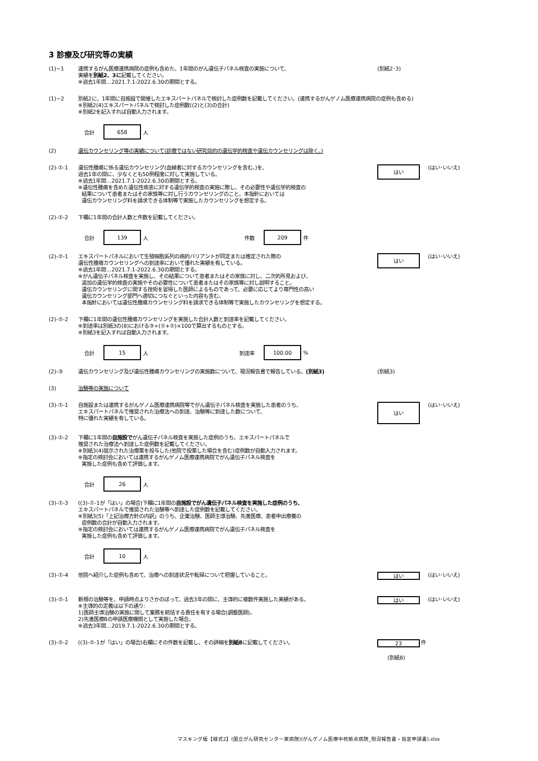3 診療及び研究等の実績
(1)−1 連携するがん医療連携病院の症例も含めた、1年間のがん遺伝子パネル検査の実施について、
実績を別紙2、3に記載してください。
※過去1年間…2021.7.1-2022.6.30の期間とする。
(別紙2･3)
(1)−2 別紙2に、1年間に自施設で開催したエキスパートパネルで検討した症例数を記載してください。(連携するがんゲノム医療連携病院の症例も含める)
※別紙2(4)エキスパートパネルで検討した症例数((2)と(3)の合計)
※別紙2を記入すれば自動入力されます。
合計
658
人
(2) 遺伝カウンセリング等の実績について(診療ではない研究目的の遺伝学的検査や遺伝カウンセリングは除く。)
(2)-①-1 遺伝性腫瘍に係る遺伝カウンセリング(血縁者に対するカウンセリングを含む。)を、
過去1年の間に、少なくとも50例程度に対して実施している。
※過去1年間…2021.7.1-2022.6.30の期間とする。
※遺伝性腫瘍を含めた遺伝性疾患に対する遺伝学的検査の実施に際し、その必要性や遺伝学的検査の
結果について患者またはその家族等に対し行うカウンセリングのこと。本指針においては
遺伝カウンセリング料を請求できる体制等で実施したカウンセリングを想定する。
はい
(はい･いいえ)
(2)-①-2 下欄に1年間の合計人数と件数を記載してください。
合計
139
人 件数
209
件
(2)-②-1 エキスパートパネルにおいて生殖細胞系列の病的バリアントが同定または推定された際の
遺伝性腫瘍カウンセリングへの到達率において優れた実績を有している。
※過去1年間…2021.7.1-2022.6.30の期間とする。
※がん遺伝子パネル検査を実施し、その結果について患者またはその家族に対し、二次的所見および、
追加の遺伝学的検査の実施やその必要性について患者またはその家族等に対し説明すること。
遺伝カウンセリングに関する技術を習得した医師によるものであって、必要に応じてより専門性の高い
遺伝カウンセリング部門へ適切につなぐといった内容も含む。
本指針においては遺伝性腫瘍カウンセリング料を請求できる体制等で実施したカウンセリングを想定する。
はい
(はい･いいえ)
(2)-②-2 下欄に1年間の遺伝性腫瘍カウンセリングを実施した合計人数と到達率を記載してください。
※到達率は別紙3の(8)における③÷(①+②)×100で算出するものとする。
※別紙3を記入すれば自動入力されます。
合計
15
人 到達率
100.00
%
(2)-③ 遺伝カウンセリング及び遺伝性腫瘍カウンセリングの実施数について、現況報告書で報告している。(別紙3) (別紙3)
(3) 治験等の実施について
(3)-①-1 自施設または連携するがんゲノム医療連携病院等でがん遺伝子パネル検査を実施した患者のうち、
エキスパートパネルで推奨された治療法への到達、治験等に到達した数について、
特に優れた実績を有している。
はい
(はい･いいえ)
(3)-①-2 下欄に1年間の自施設でがん遺伝子パネル検査を実施した症例のうち、エキスパートパネルで
推奨された治療法へ到達した症例数を記載してください。
※別紙3(4)提示された治療薬を投与した(他院で投薬した場合を含む)症例数が自動入力されます。
※指定の検討会においては連携するがんゲノム医療連携病院でがん遺伝子パネル検査を
実施した症例も含めて評価します。
合計
26
人
(3)-①-3 ((3)-①-1が「はい」の場合)下欄に1年間の自施設でがん遺伝子パネル検査を実施した症例のうち、
エキスパートパネルで推奨された治験等へ到達した症例数を記載してください。
※別紙3(5)「上記治療方針の内訳」のうち、企業治験、医師主導治験、先進医療、患者申出療養の
症例数の合計が自動入力されます。
※指定の検討会においては連携するがんゲノム医療連携病院でがん遺伝子パネル検査を
実施した症例も含めて評価します。
合計
10
人
(3)-①-4 他院へ紹介した症例も含めて、治療への到達状況や転帰について把握していること。
はい
(はい･いいえ)
(3)-②-1 新規の治験等を、申請時点よりさかのぼって、過去3年の間に、主導的に複数件実施した実績がある。
※主導的の定義は以下の通り:
1)医師主導治験の実施に関して業務を統括する責任を有する場合(調整医師)。
2)先進医療Bの申請医療機関として実施した場合。
※過去3年間…2019.7.1-2022.6.30の期間とする。
はい
(はい･いいえ)
(3)-②-2 ((3)-②-1が「はい」の場合)右欄にその件数を記載し、その詳細を別紙8に記載してください。
23
件
(別紙8)
マスキング版【様式2】(国立がん研究センター東病院)(がんゲノム医療中核拠点病院_現況報告書・指定申請書).xlsx